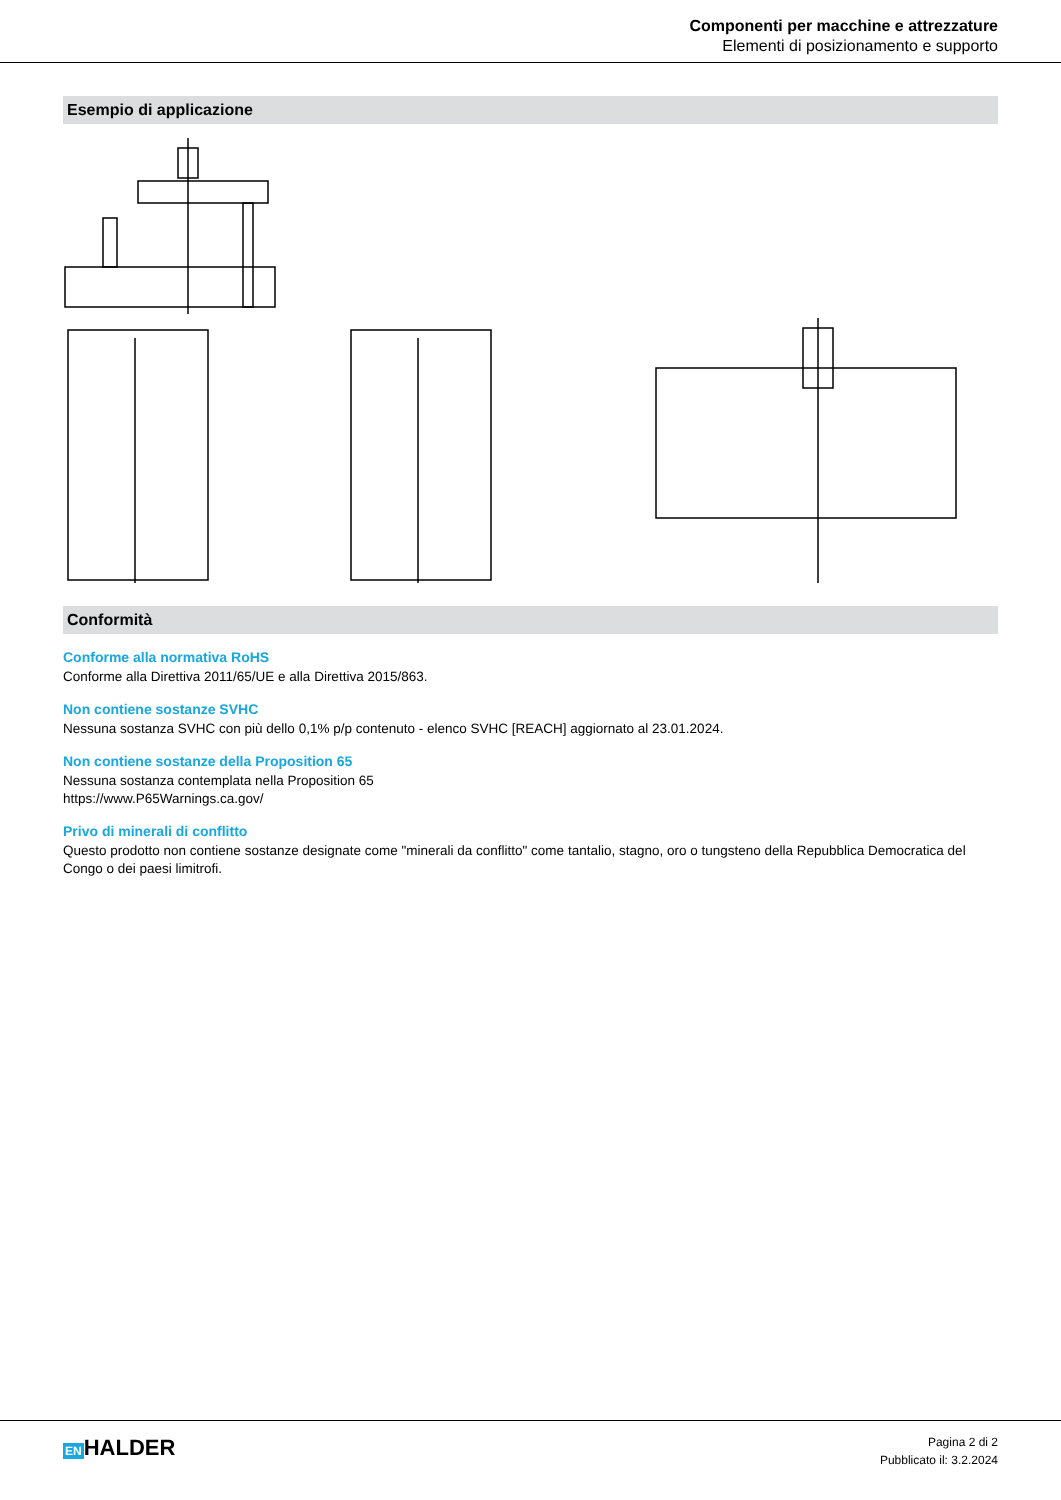Componenti per macchine e attrezzature
Elementi di posizionamento e supporto
Esempio di applicazione
Conformità
Conforme alla normativa RoHS
Conforme alla Direttiva 2011/65/UE e alla Direttiva 2015/863.
Non contiene sostanze SVHC
Nessuna sostanza SVHC con più dello 0,1% p/p contenuto - elenco SVHC [REACH] aggiornato al 23.01.2024.
Non contiene sostanze della Proposition 65
Nessuna sostanza contemplata nella Proposition 65
https://www.P65Warnings.ca.gov/
Privo di minerali di conflitto
Questo prodotto non contiene sostanze designate come "minerali da conflitto" come tantalio, stagno, oro o tungsteno della Repubblica Democratica del Congo o dei paesi limitrofi.
ENHALDER
Pagina 2 di 2
Pubblicato il: 3.2.2024